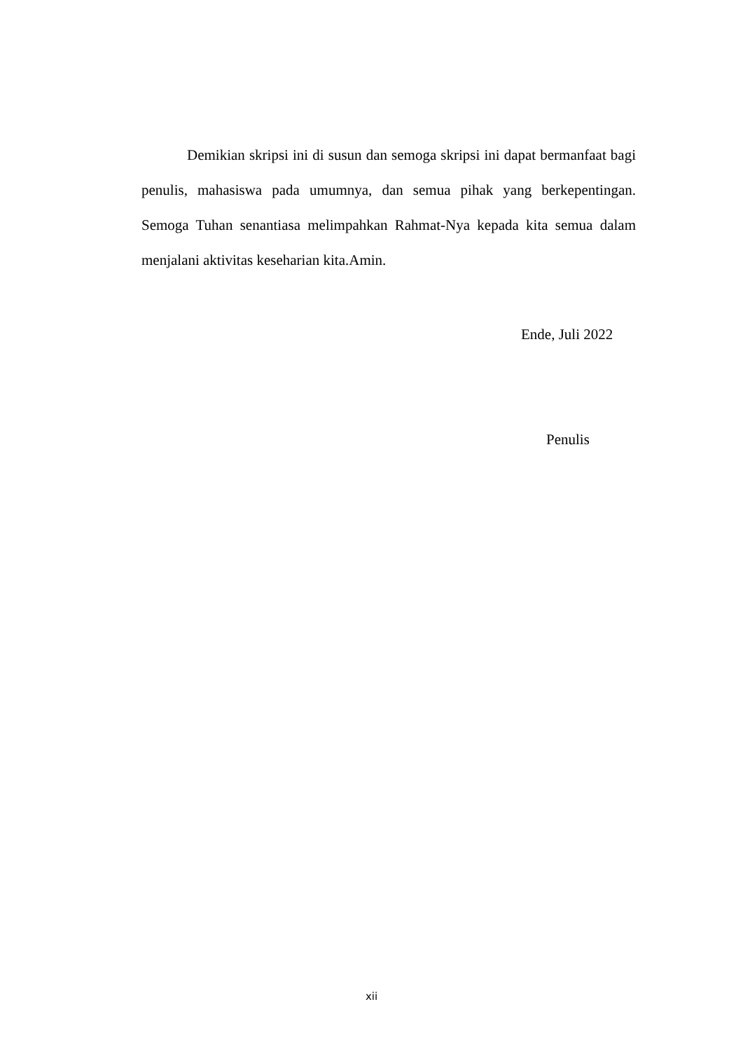Demikian skripsi ini di susun dan semoga skripsi ini dapat bermanfaat bagi penulis, mahasiswa pada umumnya, dan semua pihak yang berkepentingan. Semoga Tuhan senantiasa melimpahkan Rahmat-Nya kepada kita semua dalam menjalani aktivitas keseharian kita.Amin.
Ende, Juli 2022
Penulis
xii